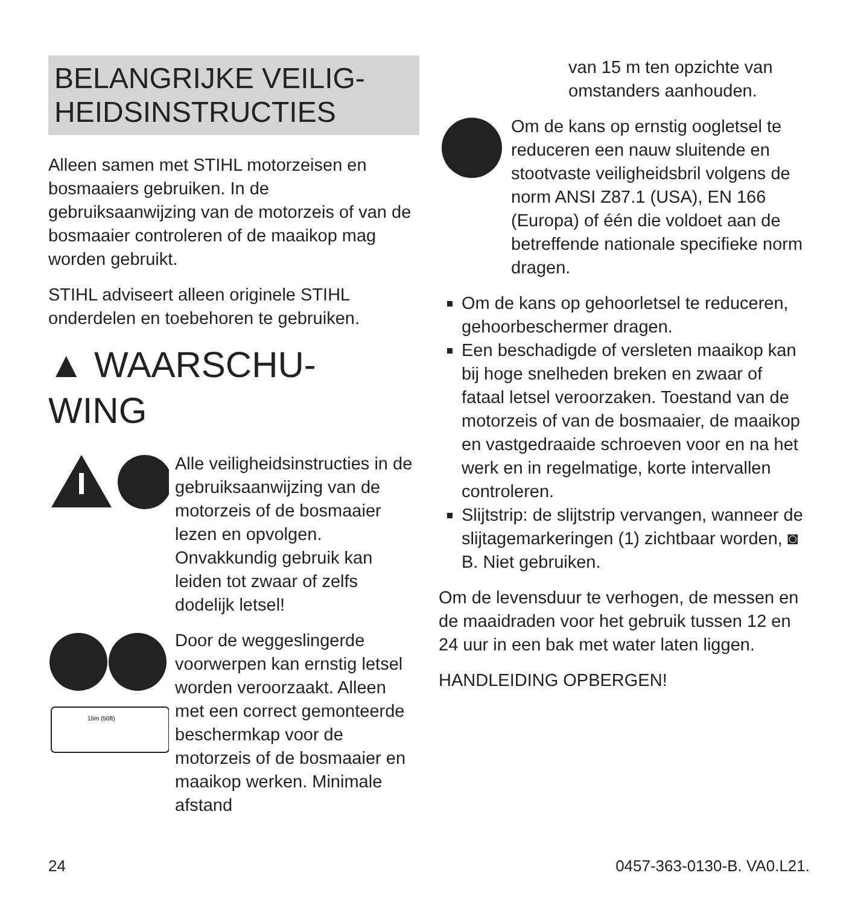BELANGRIJKE VEILIG-
HEIDSINSTRUCTIES
Alleen samen met STIHL motorzeisen en bosmaaiers gebruiken. In de gebruiksaanwijzing van de motorzeis of van de bosmaaier controleren of de maaikop mag worden gebruikt.
STIHL adviseert alleen originele STIHL onderdelen en toebehoren te gebruiken.
▲ WAARSCHU-
WING
Alle veiligheidsinstructies in de gebruiksaanwijzing van de motorzeis of de bosmaaier lezen en opvolgen. Onvakkundig gebruik kan leiden tot zwaar of zelfs dodelijk letsel!
15m (50ft)
Door de weggeslingerde voorwerpen kan ernstig letsel worden veroorzaakt. Alleen met een correct gemonteerde beschermkap voor de motorzeis of de bosmaaier en maaikop werken. Minimale afstand
van 15 m ten opzichte van omstanders aanhouden.
Om de kans op ernstig oogletsel te reduceren een nauw sluitende en stootvaste veiligheidsbril volgens de norm ANSI Z87.1 (USA), EN 166 (Europa) of één die voldoet aan de betreffende nationale specifieke norm dragen.
Om de kans op gehoorletsel te reduceren, gehoorbeschermer dragen.
Een beschadigde of versleten maaikop kan bij hoge snelheden breken en zwaar of fataal letsel veroorzaken. Toestand van de motorzeis of van de bosmaaier, de maaikop en vastgedraaide schroeven voor en na het werk en in regelmatige, korte intervallen controleren.
Slijtstrip: de slijtstrip vervangen, wanneer de slijtagemarkeringen (1) zichtbaar worden, ◙ B. Niet gebruiken.
Om de levensduur te verhogen, de messen en de maaidraden voor het gebruik tussen 12 en 24 uur in een bak met water laten liggen.
HANDLEIDING OPBERGEN!
24 0457-363-0130-B. VA0.L21.